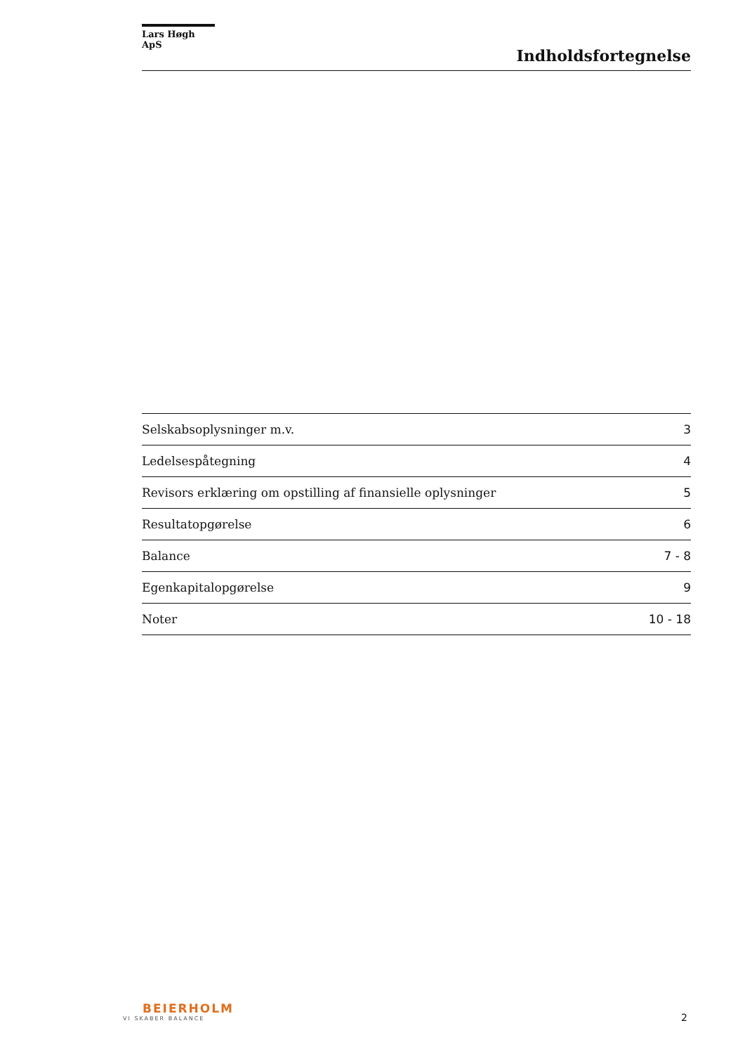Lars Høgh ApS
Indholdsfortegnelse
| Selskabsoplysninger m.v. | 3 |
| Ledelsespåtegning | 4 |
| Revisors erklæring om opstilling af finansielle oplysninger | 5 |
| Resultatopgørelse | 6 |
| Balance | 7 - 8 |
| Egenkapitalopgørelse | 9 |
| Noter | 10 - 18 |
BEIERHOLM
VI SKABER BALANCE
2